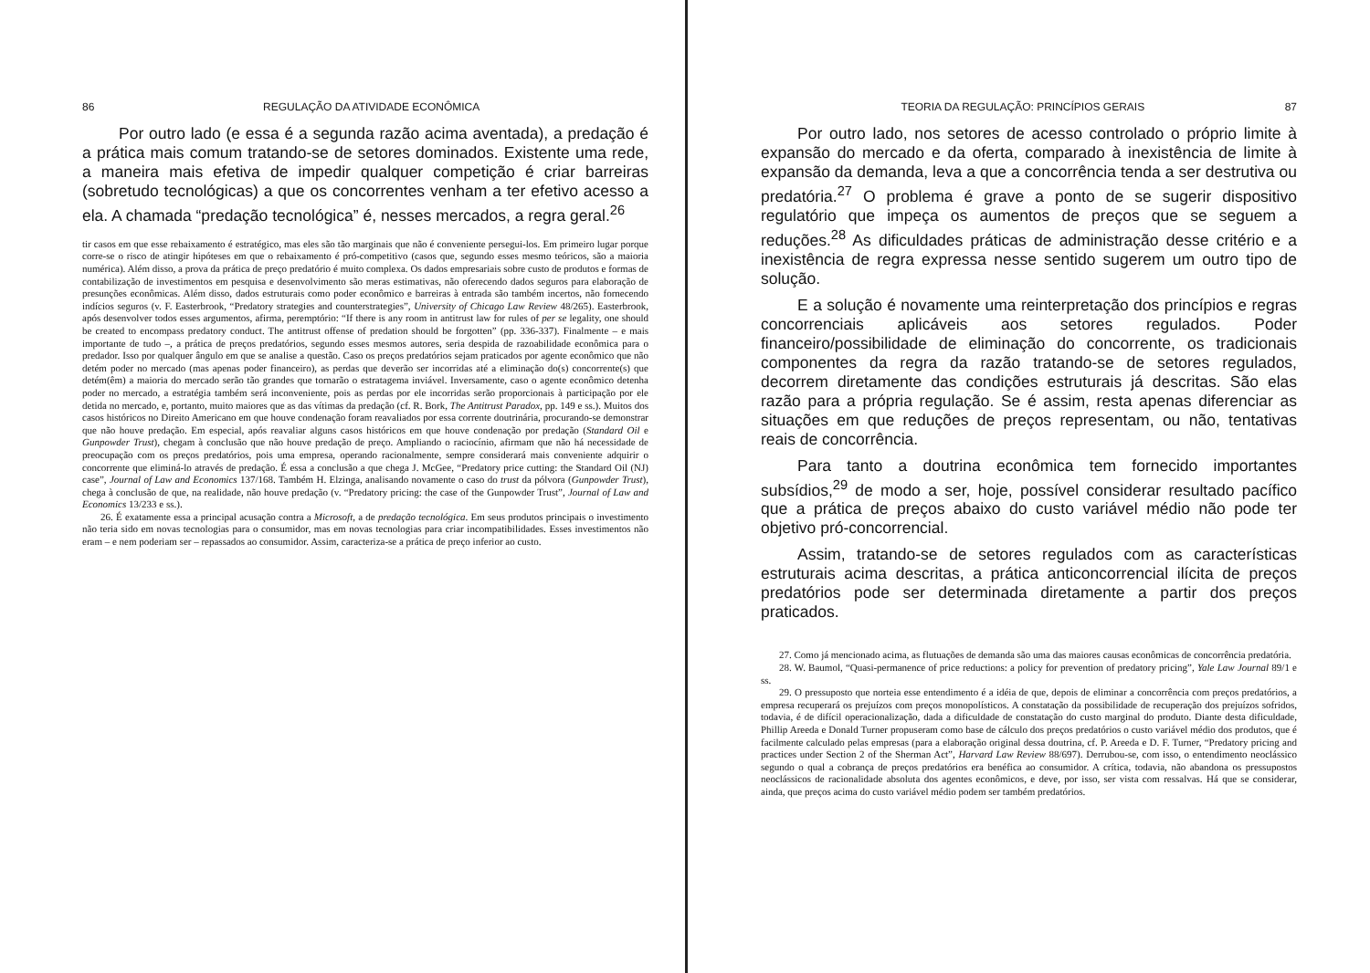86 REGULAÇÃO DA ATIVIDADE ECONÔMICA
Por outro lado (e essa é a segunda razão acima aventada), a predação é a prática mais comum tratando-se de setores dominados. Existente uma rede, a maneira mais efetiva de impedir qualquer competição é criar barreiras (sobretudo tecnológicas) a que os concorrentes venham a ter efetivo acesso a ela. A chamada “predação tecnológica” é, nesses mercados, a regra geral.<sup>26</sup>
tir casos em que esse rebaixamento é estratégico, mas eles são tão marginais que não é conveniente persegui-los. Em primeiro lugar porque corre-se o risco de atingir hipóteses em que o rebaixamento é pró-competitivo (casos que, segundo esses mesmo teóricos, são a maioria numérica). Além disso, a prova da prática de preço predatório é muito complexa. Os dados empresariais sobre custo de produtos e formas de contabilização de investimentos em pesquisa e desenvolvimento são meras estimativas, não oferecendo dados seguros para elaboração de presunções econômicas. Além disso, dados estruturais como poder econômico e barreiras à entrada são também incertos, não fornecendo indícios seguros (v. F. Easterbrook, “Predatory strategies and counterstrategies”, University of Chicago Law Review 48/265). Easterbrook, após desenvolver todos esses argumentos, afirma, peremptório: “If there is any room in antitrust law for rules of per se legality, one should be created to encompass predatory conduct. The antitrust offense of predation should be forgotten” (pp. 336-337). Finalmente – e mais importante de tudo –, a prática de preços predatórios, segundo esses mesmos autores, seria despida de razoabilidade econômica para o predador. Isso por qualquer ângulo em que se analise a questão. Caso os preços predatórios sejam praticados por agente econômico que não detém poder no mercado (mas apenas poder financeiro), as perdas que deverão ser incorridas até a eliminação do(s) concorrente(s) que detém(êm) a maioria do mercado serão tão grandes que tornarão o estratagema inviável. Inversamente, caso o agente econômico detenha poder no mercado, a estratégia também será inconveniente, pois as perdas por ele incorridas serão proporcionais à participação por ele detida no mercado, e, portanto, muito maiores que as das vítimas da predação (cf. R. Bork, The Antitrust Paradox, pp. 149 e ss.). Muitos dos casos históricos no Direito Americano em que houve condenação foram reavaliados por essa corrente doutrinária, procurando-se demonstrar que não houve predação. Em especial, após reavaliar alguns casos históricos em que houve condenação por predação (Standard Oil e Gunpowder Trust), chegam à conclusão que não houve predação de preço. Ampliando o raciocínio, afirmam que não há necessidade de preocupação com os preços predatórios, pois uma empresa, operando racionalmente, sempre considerará mais conveniente adquirir o concorrente que eliminá-lo através de predação. É essa a conclusão a que chega J. McGee, “Predatory price cutting: the Standard Oil (NJ) case”, Journal of Law and Economics 137/168. Também H. Elzinga, analisando novamente o caso do trust da pólvora (Gunpowder Trust), chega à conclusão de que, na realidade, não houve predação (v. “Predatory pricing: the case of the Gunpowder Trust”, Journal of Law and Economics 13/233 e ss.).
26. É exatamente essa a principal acusação contra a Microsoft, a de predação tecnológica. Em seus produtos principais o investimento não teria sido em novas tecnologias para o consumidor, mas em novas tecnologias para criar incompatibilidades. Esses investimentos não eram – e nem poderiam ser – repassados ao consumidor. Assim, caracteriza-se a prática de preço inferior ao custo.
TEORIA DA REGULAÇÃO: PRINCÍPIOS GERAIS 87
Por outro lado, nos setores de acesso controlado o próprio limite à expansão do mercado e da oferta, comparado à inexistência de limite à expansão da demanda, leva a que a concorrência tenda a ser destrutiva ou predatória.<sup>27</sup> O problema é grave a ponto de se sugerir dispositivo regulatório que impeça os aumentos de preços que se seguem a reduções.<sup>28</sup> As dificuldades práticas de administração desse critério e a inexistência de regra expressa nesse sentido sugerem um outro tipo de solução.
E a solução é novamente uma reinterpretação dos princípios e regras concorrenciais aplicáveis aos setores regulados. Poder financeiro/possibilidade de eliminação do concorrente, os tradicionais componentes da regra da razão tratando-se de setores regulados, decorrem diretamente das condições estruturais já descritas. São elas razão para a própria regulação. Se é assim, resta apenas diferenciar as situações em que reduções de preços representam, ou não, tentativas reais de concorrência.
Para tanto a doutrina econômica tem fornecido importantes subsídios,<sup>29</sup> de modo a ser, hoje, possível considerar resultado pacífico que a prática de preços abaixo do custo variável médio não pode ter objetivo pró-concorrencial.
Assim, tratando-se de setores regulados com as características estruturais acima descritas, a prática anticoncorrencial ilícita de preços predatórios pode ser determinada diretamente a partir dos preços praticados.
27. Como já mencionado acima, as flutuações de demanda são uma das maiores causas econômicas de concorrência predatória.
28. W. Baumol, “Quasi-permanence of price reductions: a policy for prevention of predatory pricing”, Yale Law Journal 89/1 e ss.
29. O pressuposto que norteia esse entendimento é a idéia de que, depois de eliminar a concorrência com preços predatórios, a empresa recuperará os prejuízos com preços monopolísticos. A constatação da possibilidade de recuperação dos prejuízos sofridos, todavia, é de difícil operacionalização, dada a dificuldade de constatação do custo marginal do produto. Diante desta dificuldade, Phillip Areeda e Donald Turner propuseram como base de cálculo dos preços predatórios o custo variável médio dos produtos, que é facilmente calculado pelas empresas (para a elaboração original dessa doutrina, cf. P. Areeda e D. F. Turner, “Predatory pricing and practices under Section 2 of the Sherman Act”, Harvard Law Review 88/697). Derrubou-se, com isso, o entendimento neoclássico segundo o qual a cobrança de preços predatórios era benéfica ao consumidor. A crítica, todavia, não abandona os pressupostos neoclássicos de racionalidade absoluta dos agentes econômicos, e deve, por isso, ser vista com ressalvas. Há que se considerar, ainda, que preços acima do custo variável médio podem ser também predatórios.